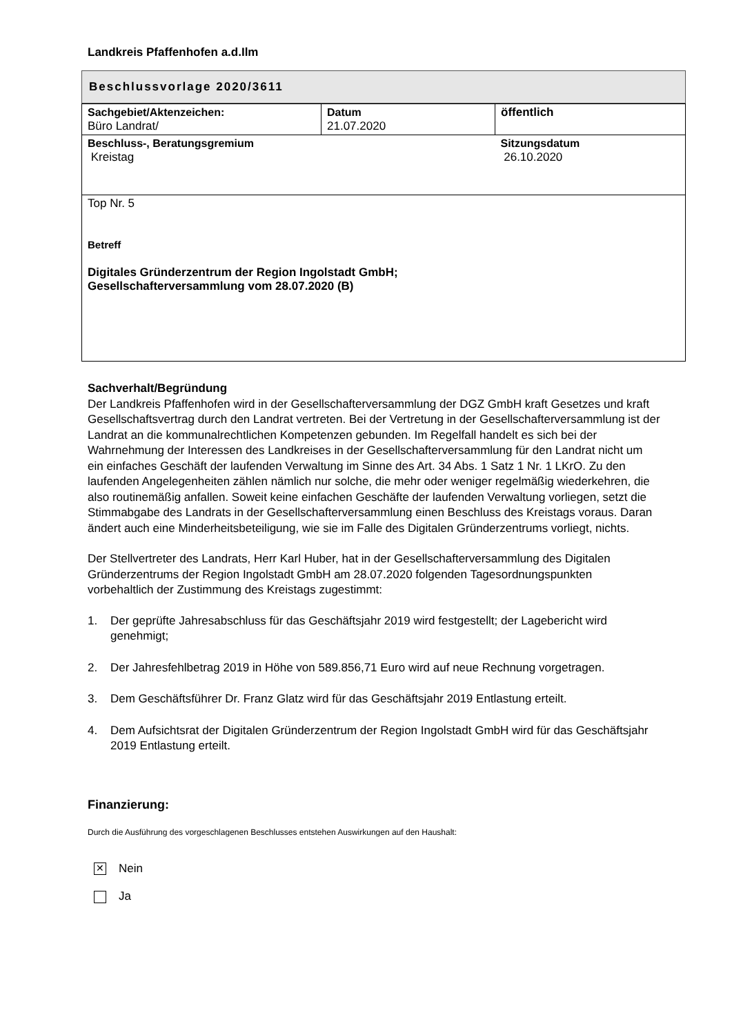Landkreis Pfaffenhofen a.d.Ilm
Beschlussvorlage 2020/3611
| Sachgebiet/Aktenzeichen: Büro Landrat/ | Datum 21.07.2020 | öffentlich |
| Beschluss-, Beratungsgremium Kreistag | | Sitzungsdatum 26.10.2020 |
| Top Nr. 5 Betreff Digitales Gründerzentrum der Region Ingolstadt GmbH; Gesellschafterversammlung vom 28.07.2020 (B) | | |
Sachverhalt/Begründung
Der Landkreis Pfaffenhofen wird in der Gesellschafterversammlung der DGZ GmbH kraft Gesetzes und kraft Gesellschaftsvertrag durch den Landrat vertreten. Bei der Vertretung in der Gesellschafterversammlung ist der Landrat an die kommunalrechtlichen Kompetenzen gebunden. Im Regelfall handelt es sich bei der Wahrnehmung der Interessen des Landkreises in der Gesellschafterversammlung für den Landrat nicht um ein einfaches Geschäft der laufenden Verwaltung im Sinne des Art. 34 Abs. 1 Satz 1 Nr. 1 LKrO. Zu den laufenden Angelegenheiten zählen nämlich nur solche, die mehr oder weniger regelmäßig wiederkehren, die also routinemäßig anfallen. Soweit keine einfachen Geschäfte der laufenden Verwaltung vorliegen, setzt die Stimmabgabe des Landrats in der Gesellschafterversammlung einen Beschluss des Kreistags voraus. Daran ändert auch eine Minderheitsbeteiligung, wie sie im Falle des Digitalen Gründerzentrums vorliegt, nichts.
Der Stellvertreter des Landrats, Herr Karl Huber, hat in der Gesellschafterversammlung des Digitalen Gründerzentrums der Region Ingolstadt GmbH am 28.07.2020 folgenden Tagesordnungspunkten vorbehaltlich der Zustimmung des Kreistags zugestimmt:
1. Der geprüfte Jahresabschluss für das Geschäftsjahr 2019 wird festgestellt; der Lagebericht wird genehmigt;
2. Der Jahresfehlbetrag 2019 in Höhe von 589.856,71 Euro wird auf neue Rechnung vorgetragen.
3. Dem Geschäftsführer Dr. Franz Glatz wird für das Geschäftsjahr 2019 Entlastung erteilt.
4. Dem Aufsichtsrat der Digitalen Gründerzentrum der Region Ingolstadt GmbH wird für das Geschäftsjahr 2019 Entlastung erteilt.
Finanzierung:
Durch die Ausführung des vorgeschlagenen Beschlusses entstehen Auswirkungen auf den Haushalt:
✕ Nein
Ja